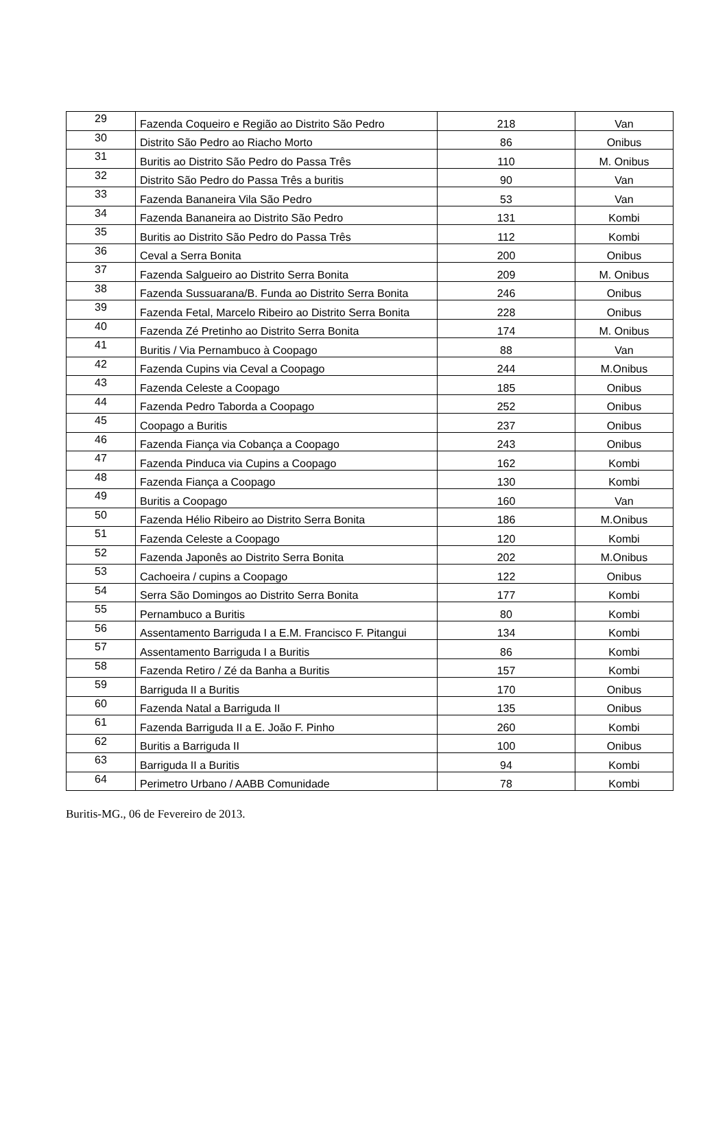| 29 | Fazenda Coqueiro e Região ao Distrito São Pedro | 218 | Van |
| 30 | Distrito São Pedro ao Riacho Morto | 86 | Onibus |
| 31 | Buritis ao Distrito São Pedro do Passa Três | 110 | M. Onibus |
| 32 | Distrito São Pedro do Passa Três a buritis | 90 | Van |
| 33 | Fazenda Bananeira Vila São Pedro | 53 | Van |
| 34 | Fazenda Bananeira ao Distrito São Pedro | 131 | Kombi |
| 35 | Buritis ao Distrito São Pedro do Passa Três | 112 | Kombi |
| 36 | Ceval a Serra Bonita | 200 | Onibus |
| 37 | Fazenda Salgueiro ao Distrito Serra Bonita | 209 | M. Onibus |
| 38 | Fazenda Sussuarana/B. Funda ao Distrito Serra Bonita | 246 | Onibus |
| 39 | Fazenda Fetal, Marcelo Ribeiro ao Distrito Serra Bonita | 228 | Onibus |
| 40 | Fazenda Zé Pretinho ao Distrito Serra Bonita | 174 | M. Onibus |
| 41 | Buritis / Via Pernambuco à Coopago | 88 | Van |
| 42 | Fazenda Cupins via Ceval a Coopago | 244 | M.Onibus |
| 43 | Fazenda Celeste a Coopago | 185 | Onibus |
| 44 | Fazenda Pedro Taborda a Coopago | 252 | Onibus |
| 45 | Coopago a Buritis | 237 | Onibus |
| 46 | Fazenda Fiança via Cobança a Coopago | 243 | Onibus |
| 47 | Fazenda Pinduca via Cupins a Coopago | 162 | Kombi |
| 48 | Fazenda Fiança a Coopago | 130 | Kombi |
| 49 | Buritis a Coopago | 160 | Van |
| 50 | Fazenda Hélio Ribeiro ao Distrito Serra Bonita | 186 | M.Onibus |
| 51 | Fazenda Celeste a Coopago | 120 | Kombi |
| 52 | Fazenda Japonês ao Distrito Serra Bonita | 202 | M.Onibus |
| 53 | Cachoeira / cupins a Coopago | 122 | Onibus |
| 54 | Serra São Domingos ao Distrito Serra Bonita | 177 | Kombi |
| 55 | Pernambuco a Buritis | 80 | Kombi |
| 56 | Assentamento Barriguda I a E.M. Francisco F. Pitangui | 134 | Kombi |
| 57 | Assentamento Barriguda I a Buritis | 86 | Kombi |
| 58 | Fazenda Retiro / Zé da Banha a Buritis | 157 | Kombi |
| 59 | Barriguda II a Buritis | 170 | Onibus |
| 60 | Fazenda Natal a Barriguda II | 135 | Onibus |
| 61 | Fazenda Barriguda II a E. João F. Pinho | 260 | Kombi |
| 62 | Buritis a Barriguda II | 100 | Onibus |
| 63 | Barriguda II a Buritis | 94 | Kombi |
| 64 | Perimetro Urbano / AABB Comunidade | 78 | Kombi |
Buritis-MG., 06 de Fevereiro de 2013.